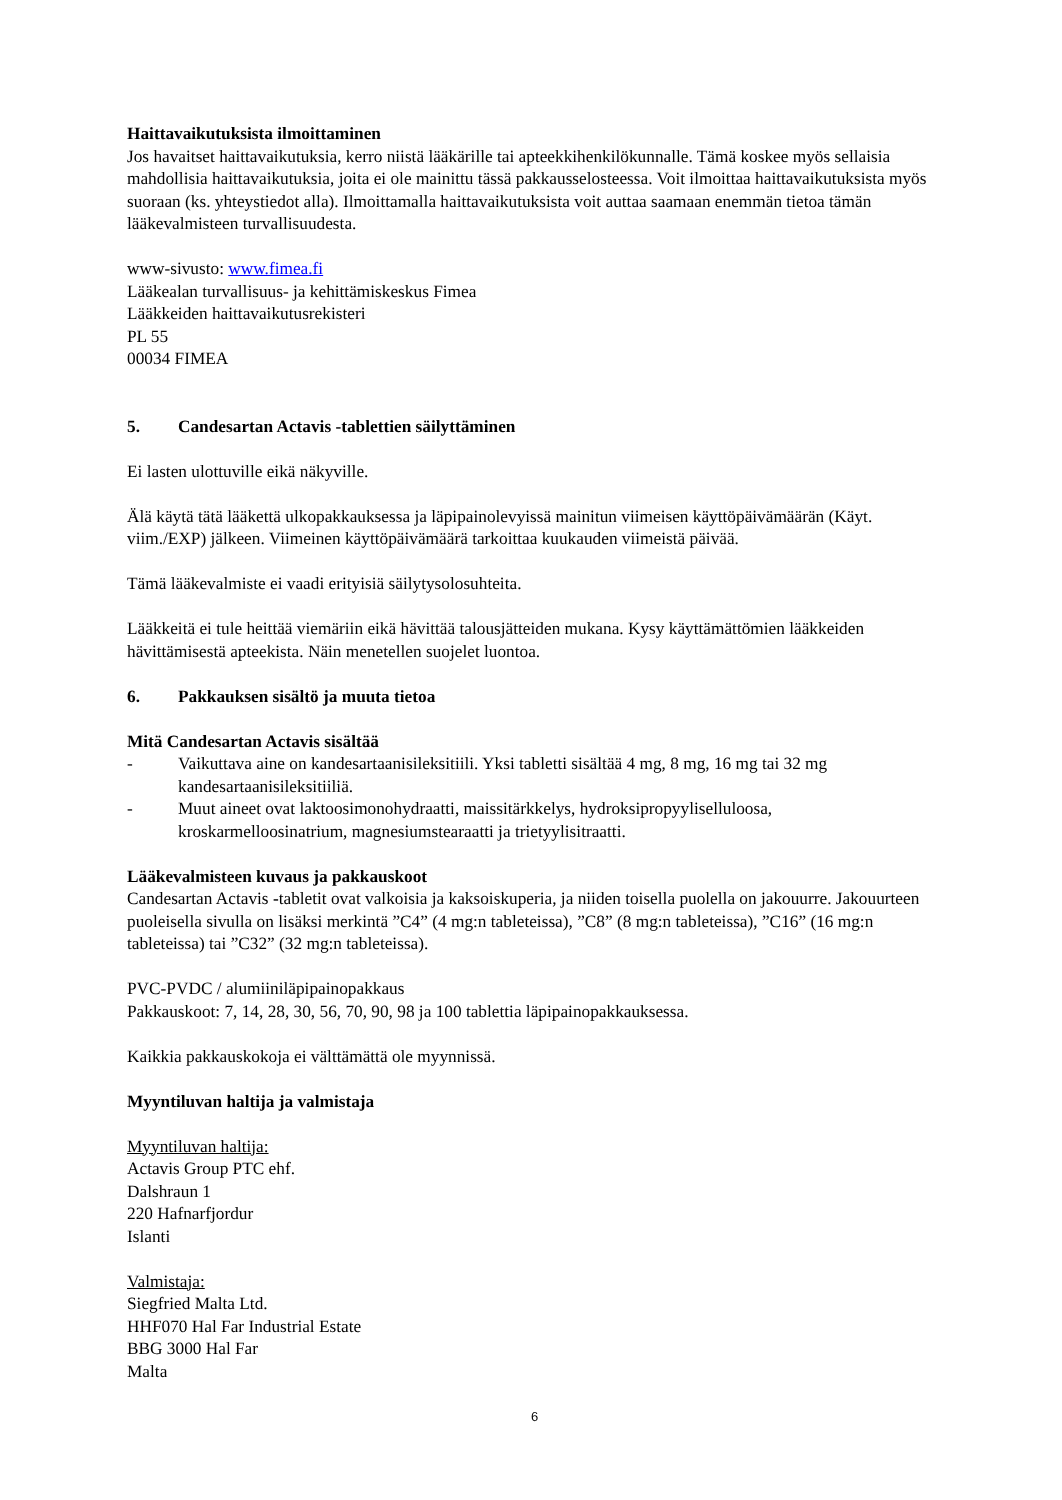Haittavaikutuksista ilmoittaminen
Jos havaitset haittavaikutuksia, kerro niistä lääkärille tai apteekkihenkilökunnalle. Tämä koskee myös sellaisia mahdollisia haittavaikutuksia, joita ei ole mainittu tässä pakkausselosteessa. Voit ilmoittaa haittavaikutuksista myös suoraan (ks. yhteystiedot alla). Ilmoittamalla haittavaikutuksista voit auttaa saamaan enemmän tietoa tämän lääkevalmisteen turvallisuudesta.
www-sivusto: www.fimea.fi
Lääkealan turvallisuus- ja kehittämiskeskus Fimea
Lääkkeiden haittavaikutusrekisteri
PL 55
00034 FIMEA
5. Candesartan Actavis -tablettien säilyttäminen
Ei lasten ulottuville eikä näkyville.
Älä käytä tätä lääkettä ulkopakkauksessa ja läpipainolevyissä mainitun viimeisen käyttöpäivämäärän (Käyt. viim./EXP) jälkeen. Viimeinen käyttöpäivämäärä tarkoittaa kuukauden viimeistä päivää.
Tämä lääkevalmiste ei vaadi erityisiä säilytysolosuhteita.
Lääkkeitä ei tule heittää viemäriin eikä hävittää talousjätteiden mukana. Kysy käyttämättömien lääkkeiden hävittämisestä apteekista. Näin menetellen suojelet luontoa.
6. Pakkauksen sisältö ja muuta tietoa
Mitä Candesartan Actavis sisältää
- Vaikuttava aine on kandesartaanisileksitiili. Yksi tabletti sisältää 4 mg, 8 mg, 16 mg tai 32 mg kandesartaanisileksitiiliä.
- Muut aineet ovat laktoosimonohydraatti, maissitärkkelys, hydroksipropyyliselluloosa, kroskarmelloosinatrium, magnesiumstearaatti ja trietyylisitraatti.
Lääkevalmisteen kuvaus ja pakkauskoot
Candesartan Actavis -tabletit ovat valkoisia ja kaksoiskuperia, ja niiden toisella puolella on jakouurre. Jakouurteen puoleisella sivulla on lisäksi merkintä ”C4” (4 mg:n tableteissa), ”C8” (8 mg:n tableteissa), ”C16” (16 mg:n tableteissa) tai ”C32” (32 mg:n tableteissa).
PVC-PVDC / alumiiniläpipainopakkaus
Pakkauskoot: 7, 14, 28, 30, 56, 70, 90, 98 ja 100 tablettia läpipainopakkauksessa.
Kaikkia pakkauskokoja ei välttämättä ole myynnissä.
Myyntiluvan haltija ja valmistaja
Myyntiluvan haltija:
Actavis Group PTC ehf.
Dalshraun 1
220 Hafnarfjordur
Islanti
Valmistaja:
Siegfried Malta Ltd.
HHF070 Hal Far Industrial Estate
BBG 3000 Hal Far
Malta
6